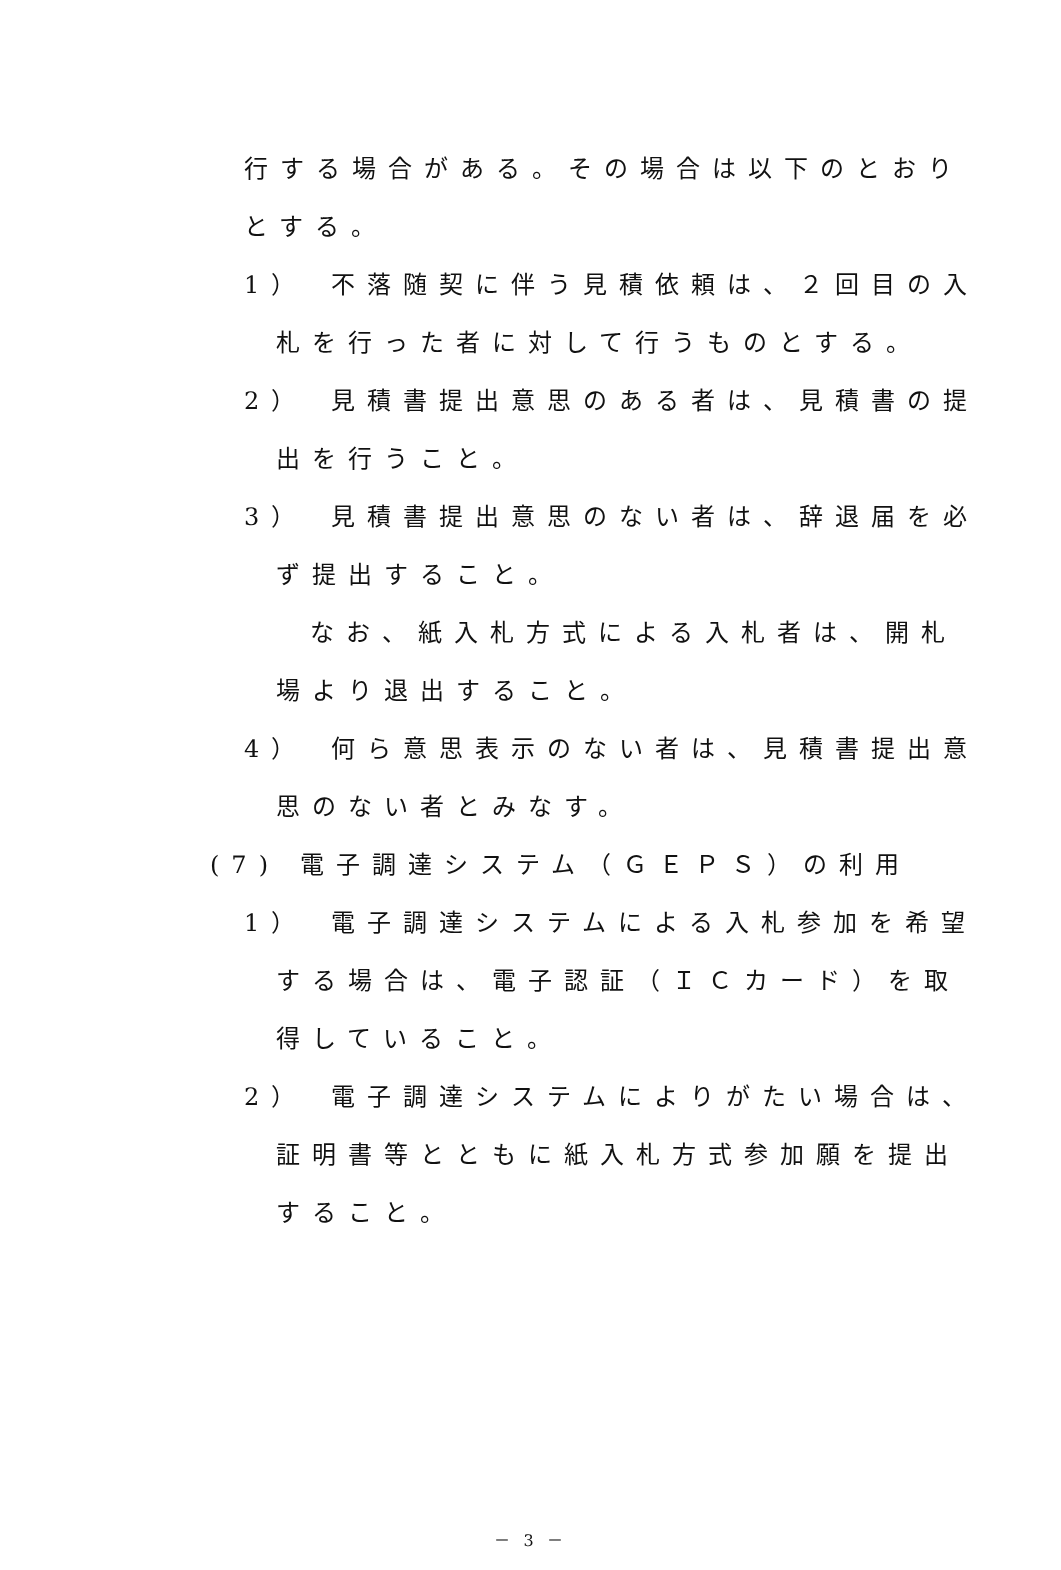行する場合がある。その場合は以下のとおり
とする。
1）　不落随契に伴う見積依頼は、２回目の入
札を行った者に対して行うものとする。
2）　見積書提出意思のある者は、見積書の提
出を行うこと。
3）　見積書提出意思のない者は、辞退届を必
ず提出すること。
なお、紙入札方式による入札者は、開札
場より退出すること。
4）　何ら意思表示のない者は、見積書提出意
思のない者とみなす。
(7) 電子調達システム（ＧＥＰＳ）の利用
1）　電子調達システムによる入札参加を希望
する場合は、電子認証（ＩＣカード）を取
得していること。
2）　電子調達システムによりがたい場合は、
証明書等とともに紙入札方式参加願を提出
すること。
－ 3 －